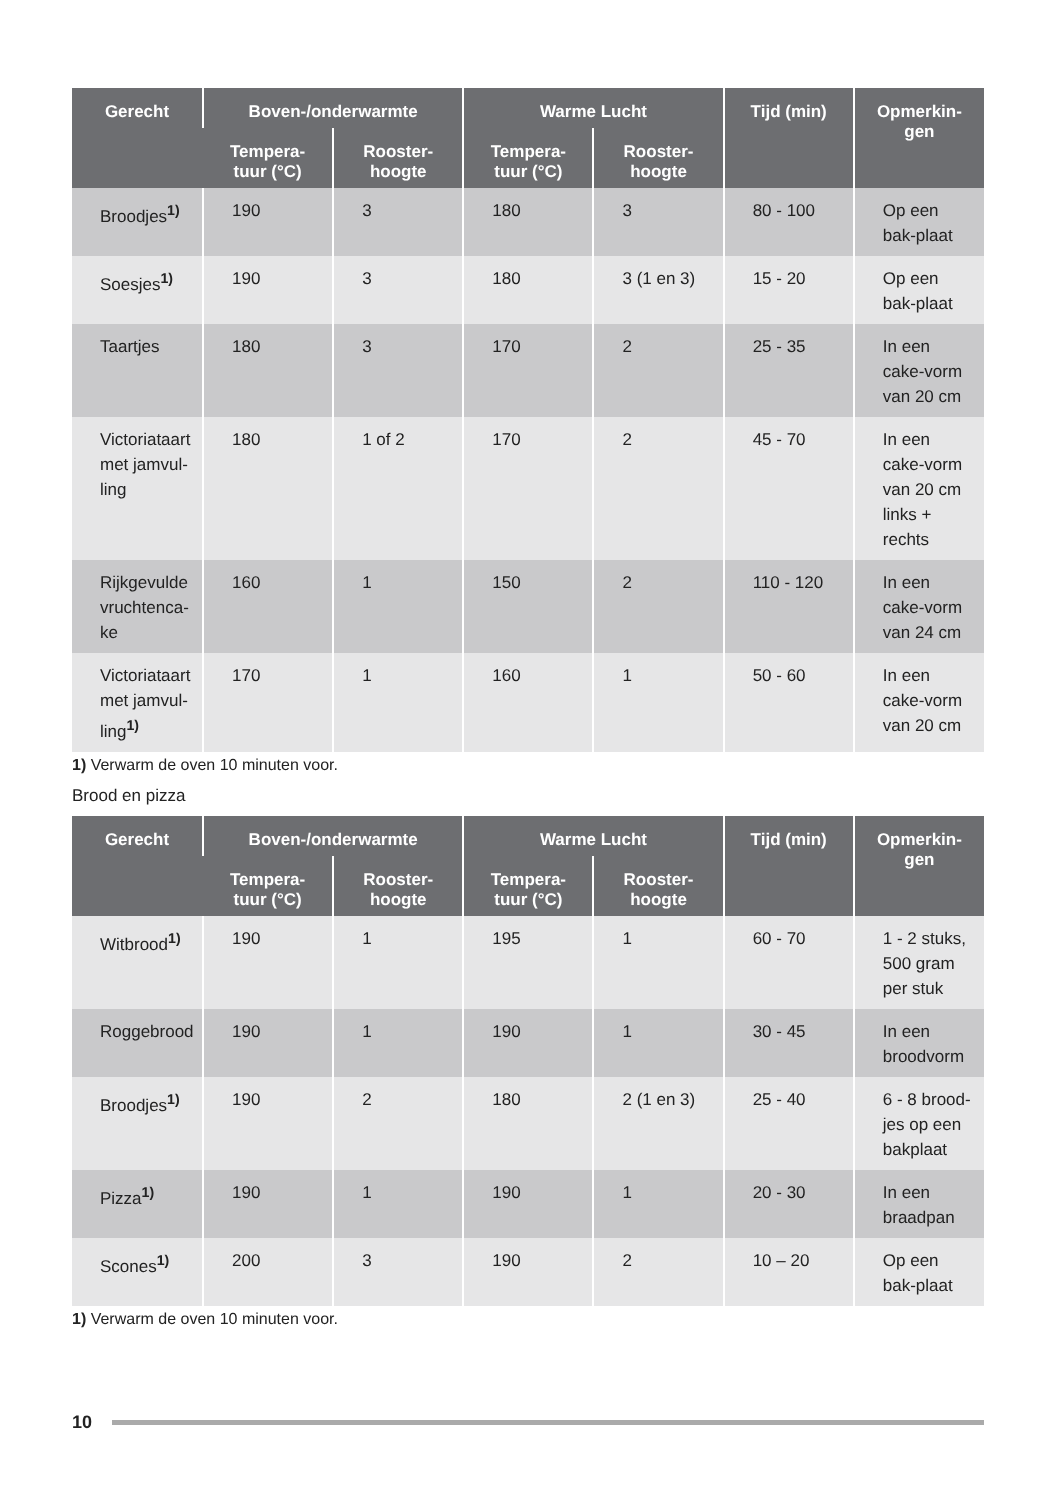| Gerecht | Boven-/onderwarmte | | Warme Lucht | | Tijd (min) | Opmerkin- gen |
| --- | --- | --- | --- | --- | --- | --- |
| | Tempera- tuur (°C) | Rooster- hoogte | Tempera- tuur (°C) | Rooster- hoogte | | |
| Broodjes<sup>1)</sup> | 190 | 3 | 180 | 3 | 80 - 100 | Op een bak-plaat |
| Soesjes<sup>1)</sup> | 190 | 3 | 180 | 3 (1 en 3) | 15 - 20 | Op een bak-plaat |
| Taartjes | 180 | 3 | 170 | 2 | 25 - 35 | In een cake-vorm van 20 cm |
| Victoriataart met jamvul-ling | 180 | 1 of 2 | 170 | 2 | 45 - 70 | In een cake-vorm van 20 cm links + rechts |
| Rijkgevulde vruchtenca-ke | 160 | 1 | 150 | 2 | 110 - 120 | In een cake-vorm van 24 cm |
| Victoriataart met jamvul-ling<sup>1)</sup> | 170 | 1 | 160 | 1 | 50 - 60 | In een cake-vorm van 20 cm |
1) Verwarm de oven 10 minuten voor.
Brood en pizza
| Gerecht | Boven-/onderwarmte | | Warme Lucht | | Tijd (min) | Opmerkin- gen |
| --- | --- | --- | --- | --- | --- | --- |
| | Tempera- tuur (°C) | Rooster- hoogte | Tempera- tuur (°C) | Rooster- hoogte | | |
| Witbrood<sup>1)</sup> | 190 | 1 | 195 | 1 | 60 - 70 | 1 - 2 stuks, 500 gram per stuk |
| Roggebrood | 190 | 1 | 190 | 1 | 30 - 45 | In een broodvorm |
| Broodjes<sup>1)</sup> | 190 | 2 | 180 | 2 (1 en 3) | 25 - 40 | 6 - 8 brood-jes op een bakplaat |
| Pizza<sup>1)</sup> | 190 | 1 | 190 | 1 | 20 - 30 | In een braadpan |
| Scones<sup>1)</sup> | 200 | 3 | 190 | 2 | 10 – 20 | Op een bak-plaat |
1) Verwarm de oven 10 minuten voor.
10